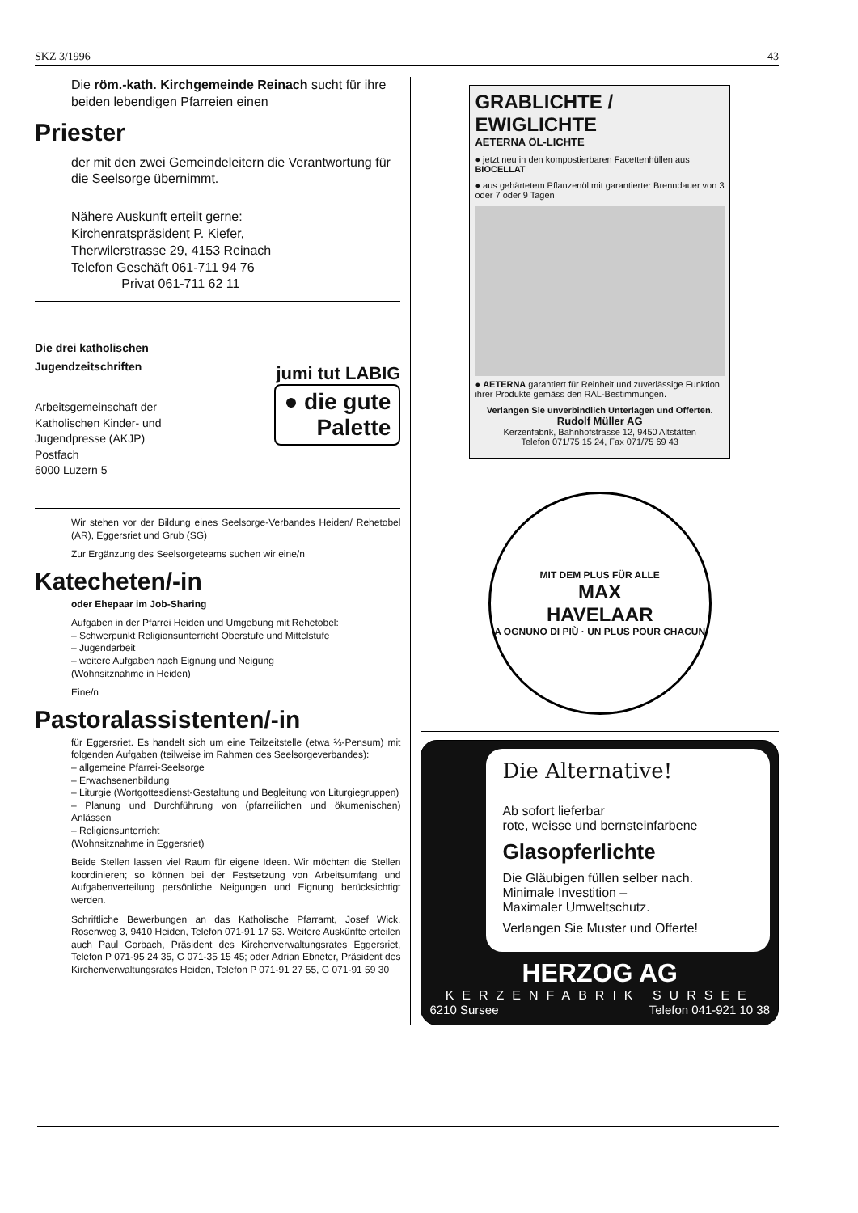SKZ 3/1996 43
Die röm.-kath. Kirchgemeinde Reinach sucht für ihre beiden lebendigen Pfarreien einen
Priester
der mit den zwei Gemeindeleitern die Verantwortung für die Seelsorge übernimmt.
Nähere Auskunft erteilt gerne:
Kirchenratspräsident P. Kiefer,
Therwilerstrasse 29, 4153 Reinach
Telefon Geschäft 061-711 94 76
Privat 061-711 62 11
Die drei katholischen Jugendzeitschriften
Arbeitsgemeinschaft der Katholischen Kinder- und Jugendpresse (AKJP)
Postfach
6000 Luzern 5
jumi tut LABIG
● die gute
Palette
Wir stehen vor der Bildung eines Seelsorge-Verbandes Heiden/ Rehetobel (AR), Eggersriet und Grub (SG)
Zur Ergänzung des Seelsorgeteams suchen wir eine/n
Katecheten/-in
oder Ehepaar im Job-Sharing
Aufgaben in der Pfarrei Heiden und Umgebung mit Rehetobel:
– Schwerpunkt Religionsunterricht Oberstufe und Mittelstufe
– Jugendarbeit
– weitere Aufgaben nach Eignung und Neigung
(Wohnsitznahme in Heiden)
Eine/n
Pastoralassistenten/-in
für Eggersriet. Es handelt sich um eine Teilzeitstelle (etwa ⅔-Pensum) mit folgenden Aufgaben (teilweise im Rahmen des Seelsorgeverbandes):
– allgemeine Pfarrei-Seelsorge
– Erwachsenenbildung
– Liturgie (Wortgottesdienst-Gestaltung und Begleitung von Liturgiegruppen)
– Planung und Durchführung von (pfarreilichen und ökumenischen) Anlässen
– Religionsunterricht
(Wohnsitznahme in Eggersriet)
Beide Stellen lassen viel Raum für eigene Ideen. Wir möchten die Stellen koordinieren; so können bei der Festsetzung von Arbeitsumfang und Aufgabenverteilung persönliche Neigungen und Eignung berücksichtigt werden.
Schriftliche Bewerbungen an das Katholische Pfarramt, Josef Wick, Rosenweg 3, 9410 Heiden, Telefon 071-91 17 53. Weitere Auskünfte erteilen auch Paul Gorbach, Präsident des Kirchenverwaltungsrates Eggersriet, Telefon P 071-95 24 35, G 071-35 15 45; oder Adrian Ebneter, Präsident des Kirchenverwaltungsrates Heiden, Telefon P 071-91 27 55, G 071-91 59 30
GRABLICHTE / EWIGLICHTE
AETERNA ÖL-LICHTE
● jetzt neu in den kompostierbaren Facettenhüllen aus BIOCELLAT
● aus gehärtetem Pflanzenöl mit garantierter Brenndauer von 3 oder 7 oder 9 Tagen
● AETERNA garantiert für Reinheit und zuverlässige Funktion ihrer Produkte gemäss den RAL-Bestimmungen.
Verlangen Sie unverbindlich Unterlagen und Offerten.
Rudolf Müller AG
Kerzenfabrik, Bahnhofstrasse 12, 9450 Altstätten
Telefon 071/75 15 24, Fax 071/75 69 43
MIT DEM PLUS FÜR ALLE
MAX
HAVELAAR
A OGNUNO DI PIÙ · UN PLUS POUR CHACUN
Die Alternative!
Ab sofort lieferbar
rote, weisse und bernsteinfarbene
Glasopferlichte
Die Gläubigen füllen selber nach.
Minimale Investition –
Maximaler Umweltschutz.
Verlangen Sie Muster und Offerte!
HERZOG AG
KERZENFABRIK SURSEE
6210 Sursee Telefon 041-921 10 38